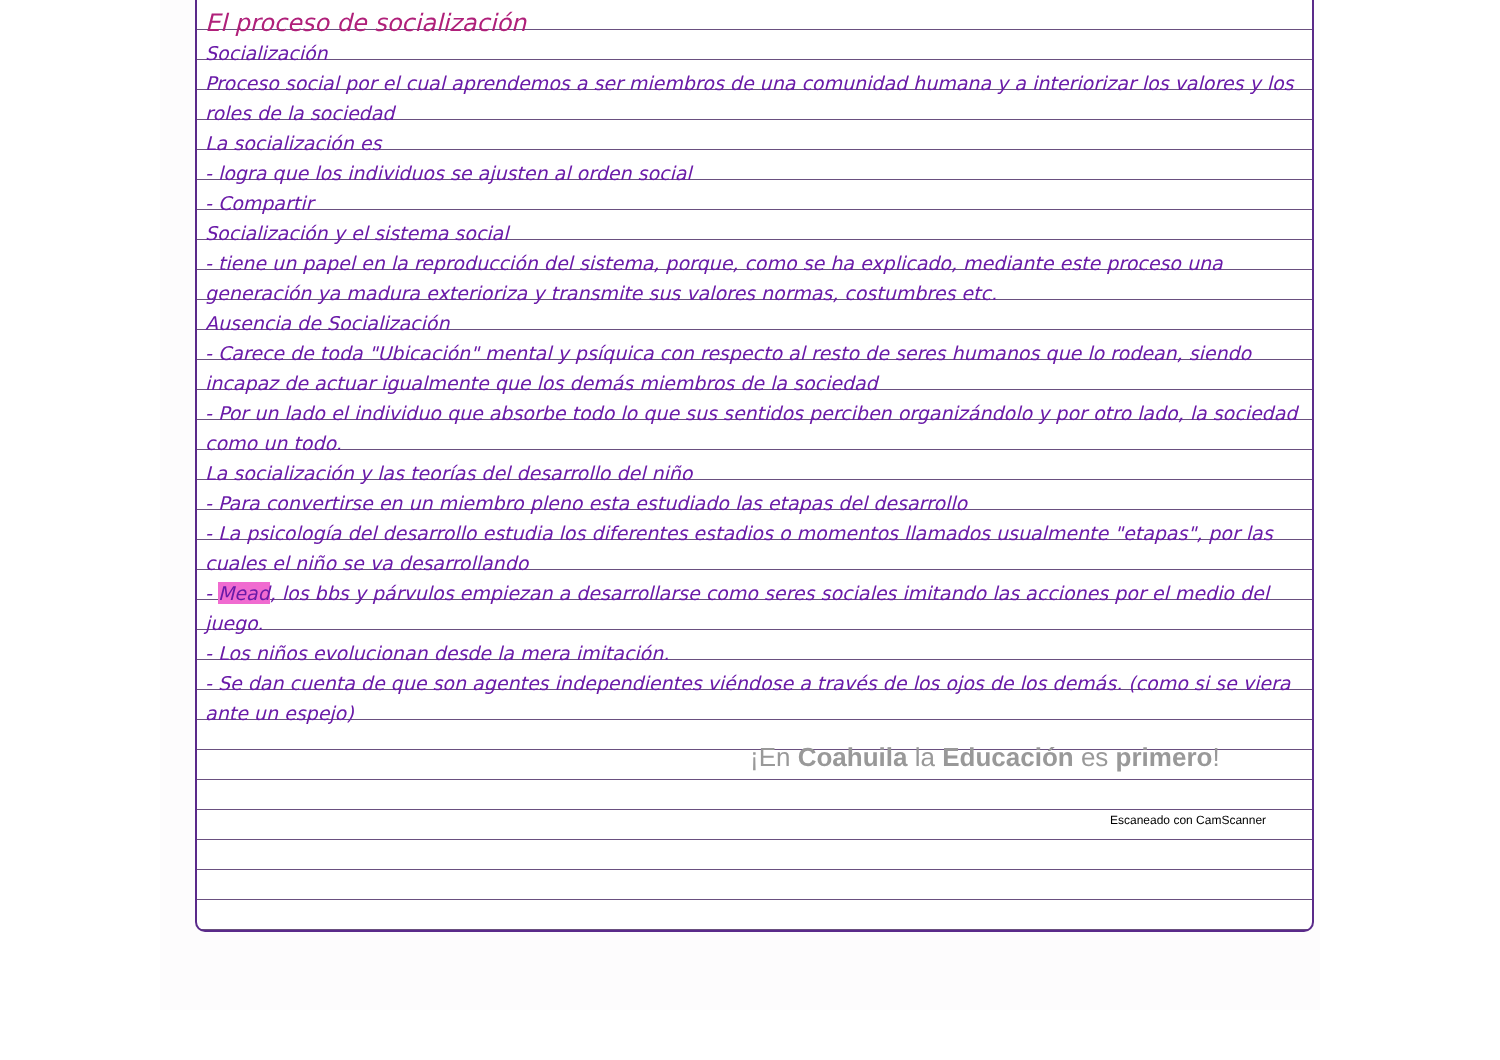El proceso de socialización
Socialización
Proceso social por el cual aprendemos a ser miembros de una comunidad humana y a interiorizar los valores y los roles de la sociedad
La socialización es
- logra que los individuos se ajusten al orden social
- Compartir
Socialización y el sistema social
- tiene un papel en la reproducción del sistema, porque, como se ha explicado, mediante este proceso una generación ya madura exterioriza y transmite sus valores normas, costumbres etc.
Ausencia de Socialización
- Carece de toda "Ubicación" mental y psíquica con respecto al resto de seres humanos que lo rodean, siendo incapaz de actuar igualmente que los demás miembros de la sociedad
- Por un lado el individuo que absorbe todo lo que sus sentidos perciben organizándolo y por otro lado, la sociedad como un todo.
La socialización y las teorías del desarrollo del niño
- Para convertirse en un miembro pleno esta estudiado las etapas del desarrollo
- La psicología del desarrollo estudia los diferentes estadios o momentos llamados usualmente "etapas", por las cuales el niño se va desarrollando
- Mead, los bbs y párvulos empiezan a desarrollarse como seres sociales imitando las acciones por el medio del juego.
- Los niños evolucionan desde la mera imitación.
- Se dan cuenta de que son agentes independientes viéndose a través de los ojos de los demás. (como si se viera ante un espejo)
¡En Coahuila la Educación es primero!
Escaneado con CamScanner